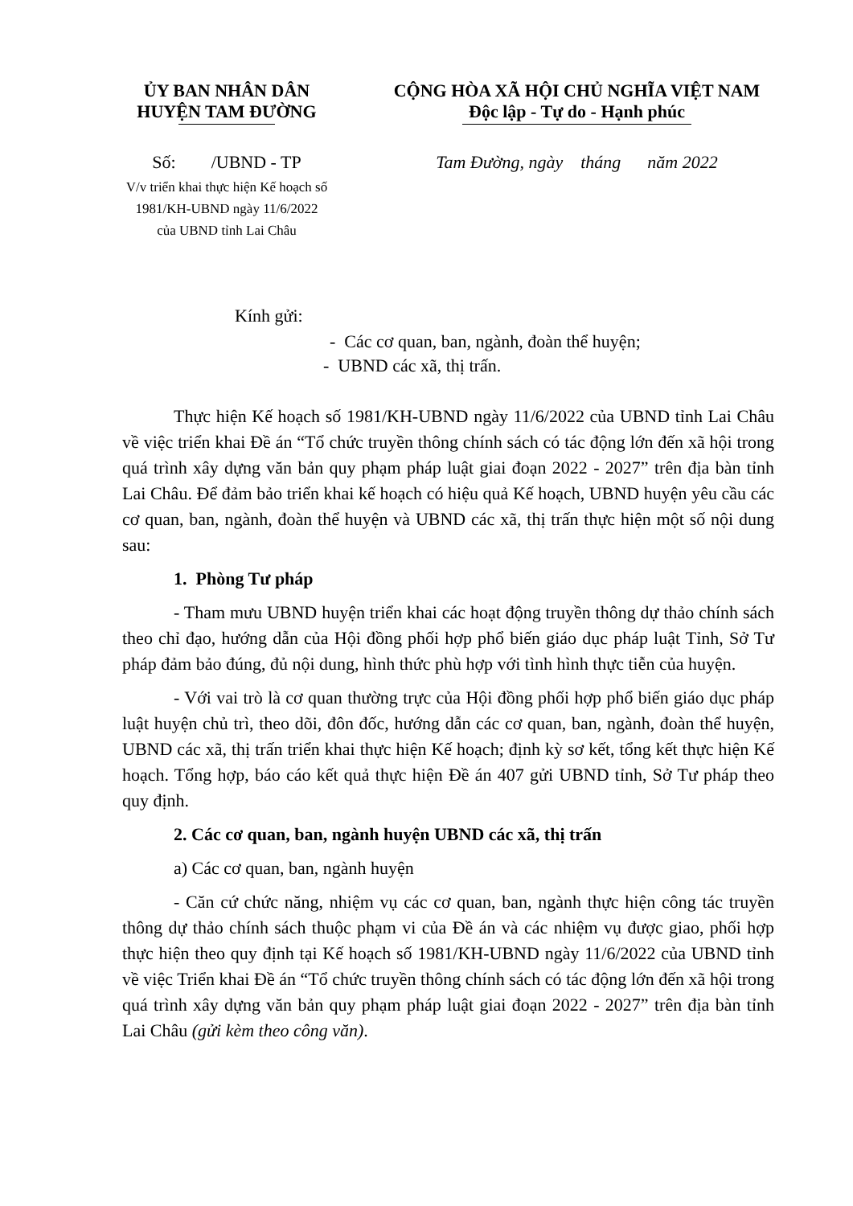ỦY BAN NHÂN DÂN
HUYỆN TAM ĐƯỜNG
Số: /UBND - TP
V/v triển khai thực hiện Kế hoạch số
1981/KH-UBND ngày 11/6/2022
của UBND tỉnh Lai Châu
CỘNG HÒA XÃ HỘI CHỦ NGHĨA VIỆT NAM
Độc lập - Tự do - Hạnh phúc
Tam Đường, ngày tháng năm 2022
Kính gửi:
- Các cơ quan, ban, ngành, đoàn thể huyện;
- UBND các xã, thị trấn.
Thực hiện Kế hoạch số 1981/KH-UBND ngày 11/6/2022 của UBND tỉnh Lai Châu về việc triển khai Đề án “Tổ chức truyền thông chính sách có tác động lớn đến xã hội trong quá trình xây dựng văn bản quy phạm pháp luật giai đoạn 2022 - 2027” trên địa bàn tỉnh Lai Châu. Để đảm bảo triển khai kế hoạch có hiệu quả Kế hoạch, UBND huyện yêu cầu các cơ quan, ban, ngành, đoàn thể huyện và UBND các xã, thị trấn thực hiện một số nội dung sau:
1. Phòng Tư pháp
- Tham mưu UBND huyện triển khai các hoạt động truyền thông dự thảo chính sách theo chỉ đạo, hướng dẫn của Hội đồng phối hợp phổ biến giáo dục pháp luật Tỉnh, Sở Tư pháp đảm bảo đúng, đủ nội dung, hình thức phù hợp với tình hình thực tiễn của huyện.
- Với vai trò là cơ quan thường trực của Hội đồng phối hợp phổ biến giáo dục pháp luật huyện chủ trì, theo dõi, đôn đốc, hướng dẫn các cơ quan, ban, ngành, đoàn thể huyện, UBND các xã, thị trấn triển khai thực hiện Kế hoạch; định kỳ sơ kết, tổng kết thực hiện Kế hoạch. Tổng hợp, báo cáo kết quả thực hiện Đề án 407 gửi UBND tỉnh, Sở Tư pháp theo quy định.
2. Các cơ quan, ban, ngành huyện UBND các xã, thị trấn
a) Các cơ quan, ban, ngành huyện
- Căn cứ chức năng, nhiệm vụ các cơ quan, ban, ngành thực hiện công tác truyền thông dự thảo chính sách thuộc phạm vi của Đề án và các nhiệm vụ được giao, phối hợp thực hiện theo quy định tại Kế hoạch số 1981/KH-UBND ngày 11/6/2022 của UBND tỉnh về việc Triển khai Đề án “Tổ chức truyền thông chính sách có tác động lớn đến xã hội trong quá trình xây dựng văn bản quy phạm pháp luật giai đoạn 2022 - 2027” trên địa bàn tỉnh Lai Châu (gửi kèm theo công văn).